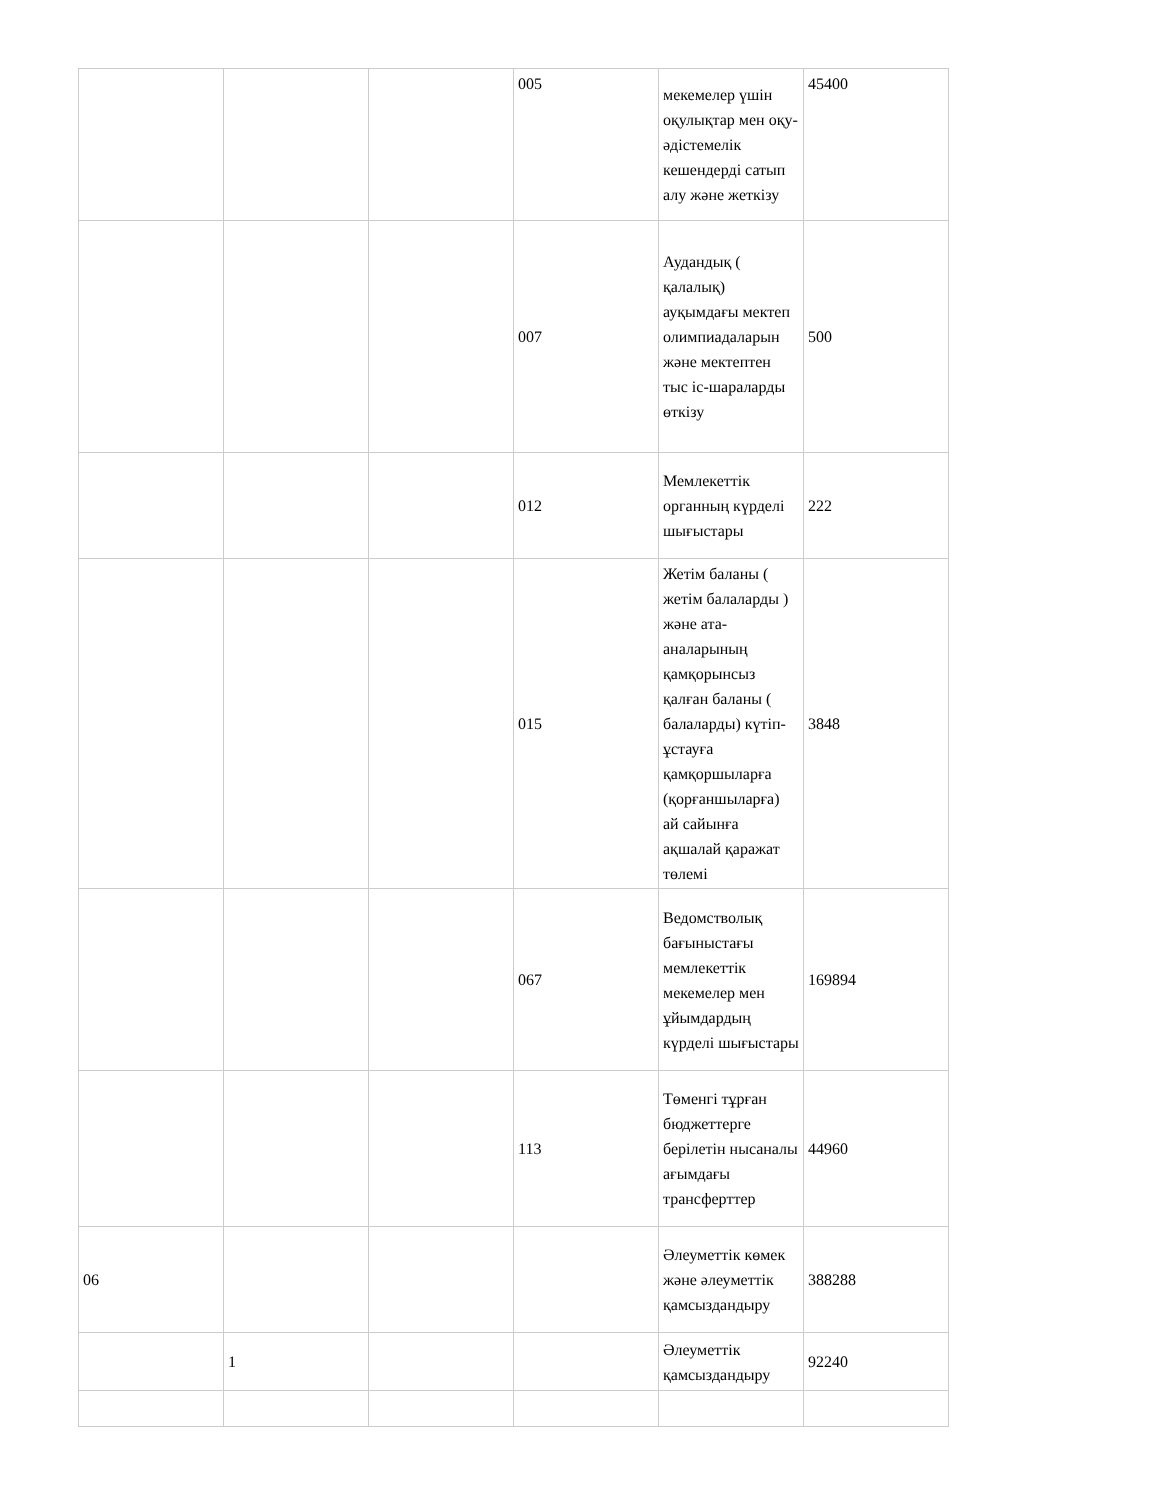| | | | 005 | мекемелер үшін оқулықтар мен оқу-әдістемелік кешендерді сатып алу және жеткізу | 45400 |
| | | | 007 | Аудандық ( қалалық) ауқымдағы мектеп олимпиадаларын және мектептен тыс іс-шараларды өткізу | 500 |
| | | | 012 | Мемлекеттік органның күрделі шығыстары | 222 |
| | | | 015 | Жетім баланы ( жетім балаларды ) және ата-аналарының қамқорынсыз қалған баланы ( балаларды) күтіп-ұстауға қамқоршыларға (қорғаншыларға) ай сайынға ақшалай қаражат төлемі | 3848 |
| | | | 067 | Ведомстволық бағыныстағы мемлекеттік мекемелер мен ұйымдардың күрделі шығыстары | 169894 |
| | | | 113 | Төменгі тұрған бюджеттерге берілетін нысаналы ағымдағы трансферттер | 44960 |
| 06 | | | | Әлеуметтік көмек және әлеуметтік қамсыздандыру | 388288 |
| | 1 | | | Әлеуметтік қамсыздандыру | 92240 |